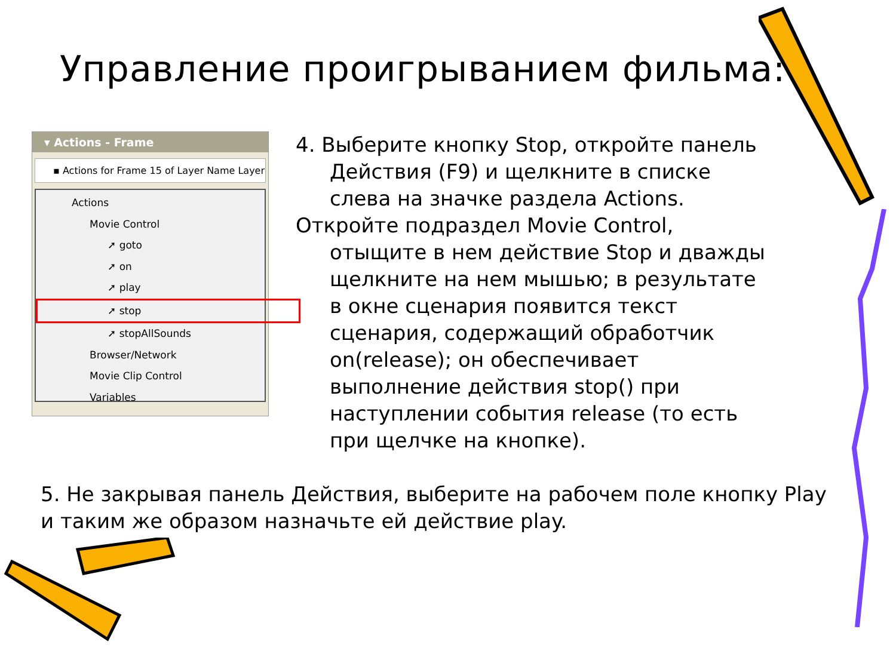Управление проигрыванием фильма:
▾ Actions - Frame
▪ Actions for Frame 15 of Layer Name Layer
Actions
Movie Control
➚ goto
➚ on
➚ play
➚ stop
➚ stopAllSounds
Browser/Network
Movie Clip Control
Variables
4. Выберите кнопку Stop, откройте панель Действия (F9) и щелкните в списке слева на значке раздела Actions.
Откройте подраздел Movie Control, отыщите в нем действие Stop и дважды щелкните на нем мышью; в результате в окне сценария появится текст сценария, содержащий обработчик on(release); он обеспечивает выполнение действия stop() при наступлении события release (то есть при щелчке на кнопке).
5. Не закрывая панель Действия, выберите на рабочем поле кнопку Play и таким же образом назначьте ей действие play.